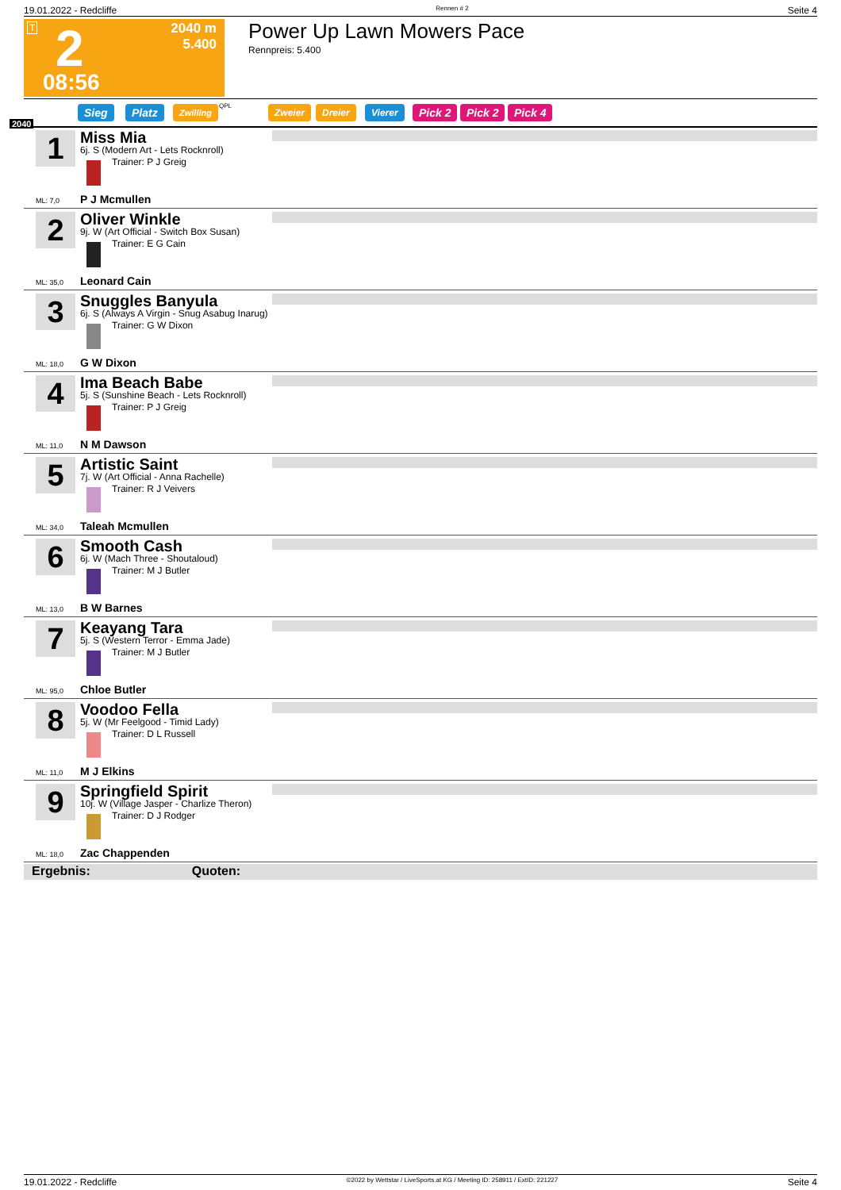19.01.2022 - Redcliffe Rennen # 2 Seite 4
T 2
2040 m
5.400
08:56
Power Up Lawn Mowers Pace
Rennpreis: 5.400
Sieg Platz Zwilling QPL Zweier Dreier Vierer Pick 2 Pick 2 Pick 4
2040
1 Miss Mia
6j. S (Modern Art - Lets Rocknroll)
Trainer: P J Greig
P J Mcmullen
ML: 7,0
2 Oliver Winkle
9j. W (Art Official - Switch Box Susan)
Trainer: E G Cain
Leonard Cain
ML: 35,0
3 Snuggles Banyula
6j. S (Always A Virgin - Snug Asabug Inarug)
Trainer: G W Dixon
G W Dixon
ML: 18,0
4 Ima Beach Babe
5j. S (Sunshine Beach - Lets Rocknroll)
Trainer: P J Greig
N M Dawson
ML: 11,0
5 Artistic Saint
7j. W (Art Official - Anna Rachelle)
Trainer: R J Veivers
Taleah Mcmullen
ML: 34,0
6 Smooth Cash
6j. W (Mach Three - Shoutaloud)
Trainer: M J Butler
B W Barnes
ML: 13,0
7 Keayang Tara
5j. S (Western Terror - Emma Jade)
Trainer: M J Butler
Chloe Butler
ML: 95,0
8 Voodoo Fella
5j. W (Mr Feelgood - Timid Lady)
Trainer: D L Russell
M J Elkins
ML: 11,0
9 Springfield Spirit
10j. W (Village Jasper - Charlize Theron)
Trainer: D J Rodger
Zac Chappenden
ML: 18,0
Ergebnis: Quoten:
19.01.2022 - Redcliffe ©2022 by Wettstar / LiveSports.at KG / Meeting ID: 258911 / ExtID: 221227 Seite 4